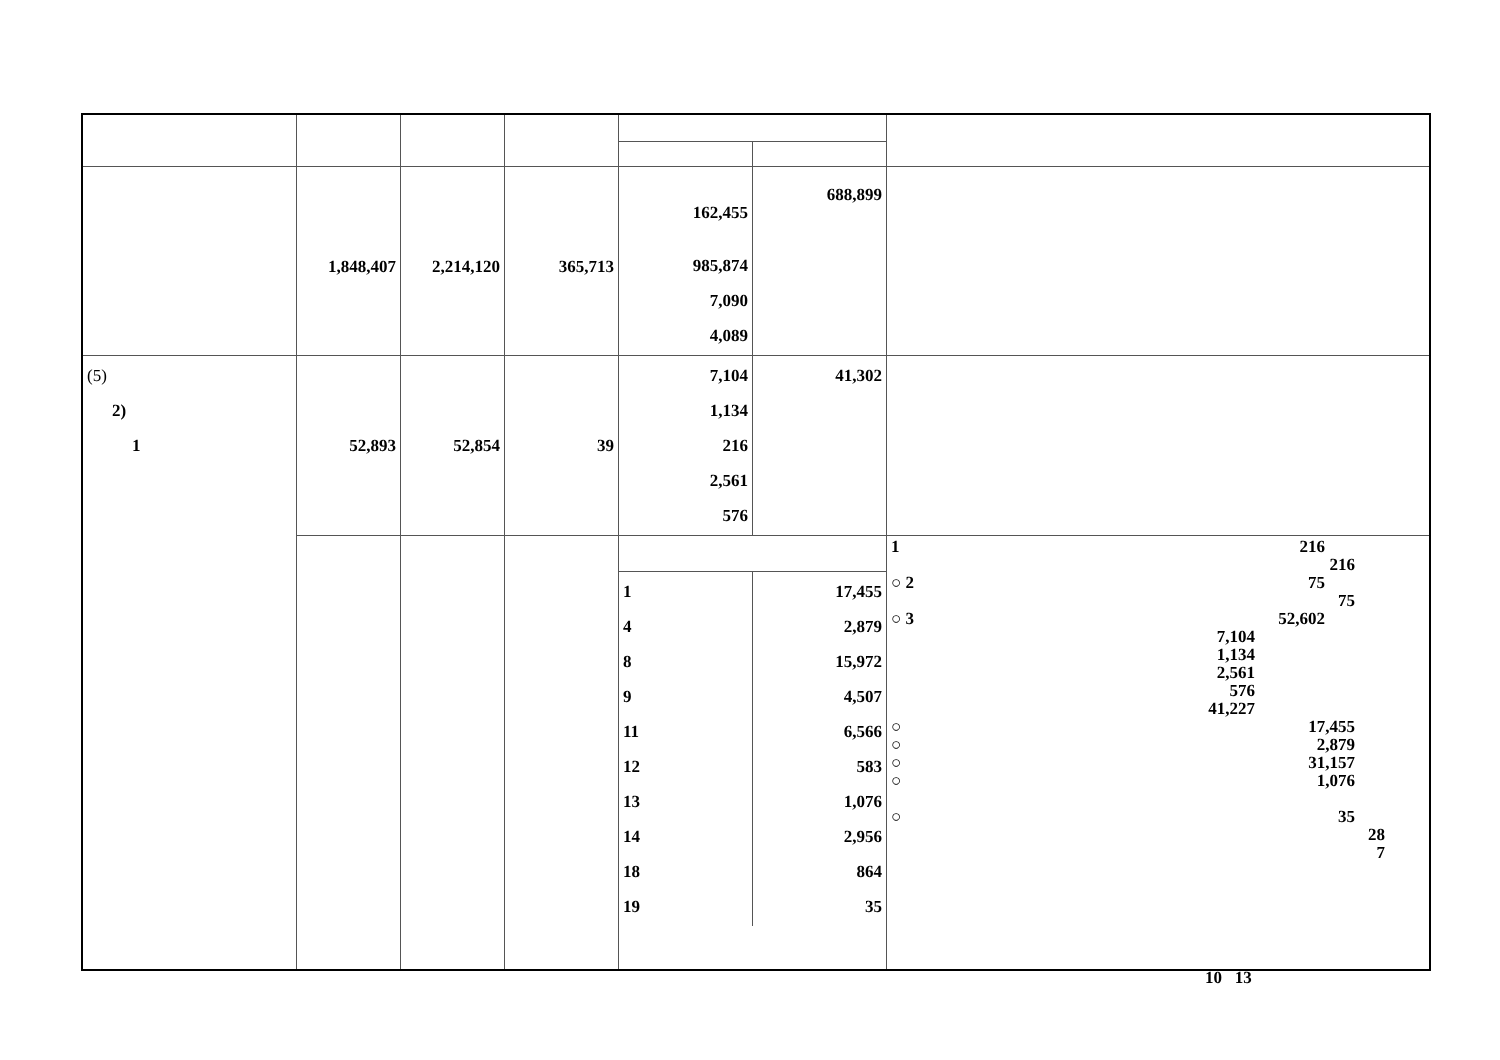| | 1,848,407 | 2,214,120 | 365,713 | 162,455 985,874 7,090 4,089 | 688,899 | |
| (5) 2) 1 | 52,893 | 52,854 | 39 | 7,104 1,134 216 2,561 576 | 41,302 | |
| | | | | / 1 4 8 9 11 12 13 14 18 19 / 17,455 2,879 15,972 4,507 6,566 583 1,076 2,956 864 35 / | | 1 216 216 ○ 2 75 75 ○ 3 52,602 7,104 1,134 2,561 576 41,227 ○ 17,455 ○ 2,879 ○ 31,157 ○ 1,076 ○ 35 28 7 |
10 13